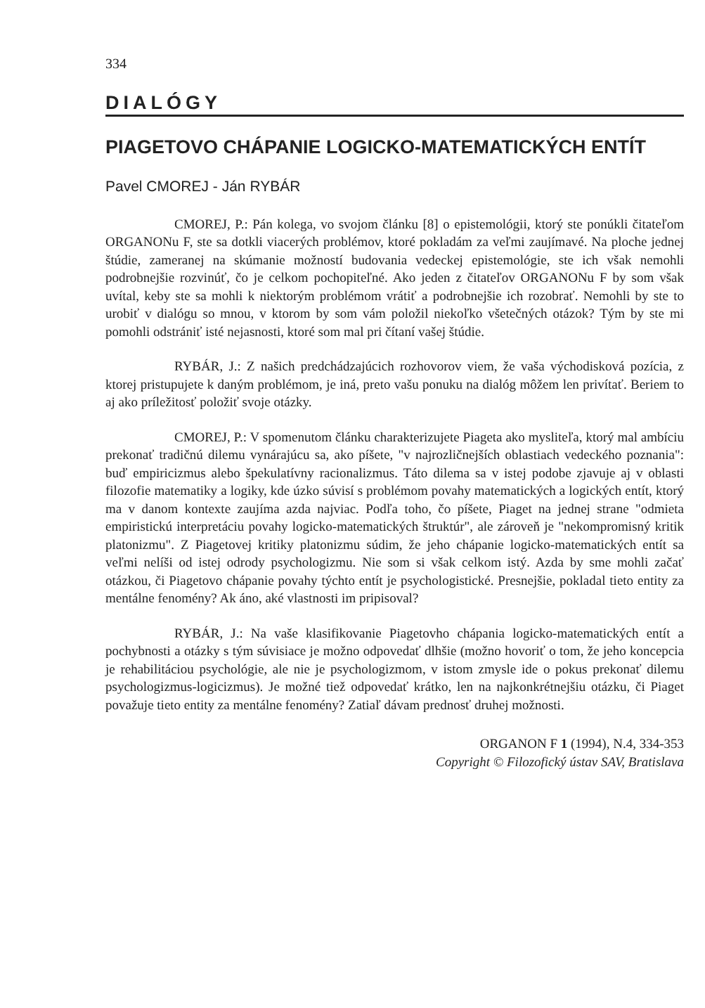334
DIALÓGY
PIAGETOVO CHÁPANIE LOGICKO-MATEMATICKÝCH ENTÍT
Pavel CMOREJ - Ján RYBÁR
CMOREJ, P.: Pán kolega, vo svojom článku [8] o epistemológii, ktorý ste ponúkli čitateľom ORGANONu F, ste sa dotkli viacerých problémov, ktoré pokladám za veľmi zaujímavé. Na ploche jednej štúdie, zameranej na skúmanie možností budovania vedeckej epistemológie, ste ich však nemohli podrobnejšie rozvinúť, čo je celkom pochopiteľné. Ako jeden z čitateľov ORGANONu F by som však uvítal, keby ste sa mohli k niektorým problémom vrátiť a podrobnejšie ich rozobrať. Nemohli by ste to urobiť v dialógu so mnou, v ktorom by som vám položil niekoľko všetečných otázok? Tým by ste mi pomohli odstrániť isté nejasnosti, ktoré som mal pri čítaní vašej štúdie.
RYBÁR, J.: Z našich predchádzajúcich rozhovorov viem, že vaša východisková pozícia, z ktorej pristupujete k daným problémom, je iná, preto vašu ponuku na dialóg môžem len privítať. Beriem to aj ako príležitosť položiť svoje otázky.
CMOREJ, P.: V spomenutom článku charakterizujete Piageta ako mysliteľa, ktorý mal ambíciu prekonať tradičnú dilemu vynárajúcu sa, ako píšete, "v najrozličnejších oblastiach vedeckého poznania": buď empiricizmus alebo špekulatívny racionalizmus. Táto dilema sa v istej podobe zjavuje aj v oblasti filozofie matematiky a logiky, kde úzko súvisí s problémom povahy matematických a logických entít, ktorý ma v danom kontexte zaujíma azda najviac. Podľa toho, čo píšete, Piaget na jednej strane "odmieta empiristickú interpretáciu povahy logicko-matematických štruktúr", ale zároveň je "nekompromisný kritik platonizmu". Z Piagetovej kritiky platonizmu súdim, že jeho chápanie logicko-matematických entít sa veľmi nelíši od istej odrody psychologizmu. Nie som si však celkom istý. Azda by sme mohli začať otázkou, či Piagetovo chápanie povahy týchto entít je psychologistické. Presnejšie, pokladal tieto entity za mentálne fenomény? Ak áno, aké vlastnosti im pripisoval?
RYBÁR, J.: Na vaše klasifikovanie Piagetovho chápania logicko-matematických entít a pochybnosti a otázky s tým súvisiace je možno odpovedať dlhšie (možno hovoriť o tom, že jeho koncepcia je rehabilitáciou psychológie, ale nie je psychologizmom, v istom zmysle ide o pokus prekonať dilemu psychologizmus-logicizmus). Je možné tiež odpovedať krátko, len na najkonkrétnejšiu otázku, či Piaget považuje tieto entity za mentálne fenomény? Zatiaľ dávam prednosť druhej možnosti.
ORGANON F 1 (1994), N.4, 334-353
Copyright © Filozofický ústav SAV, Bratislava